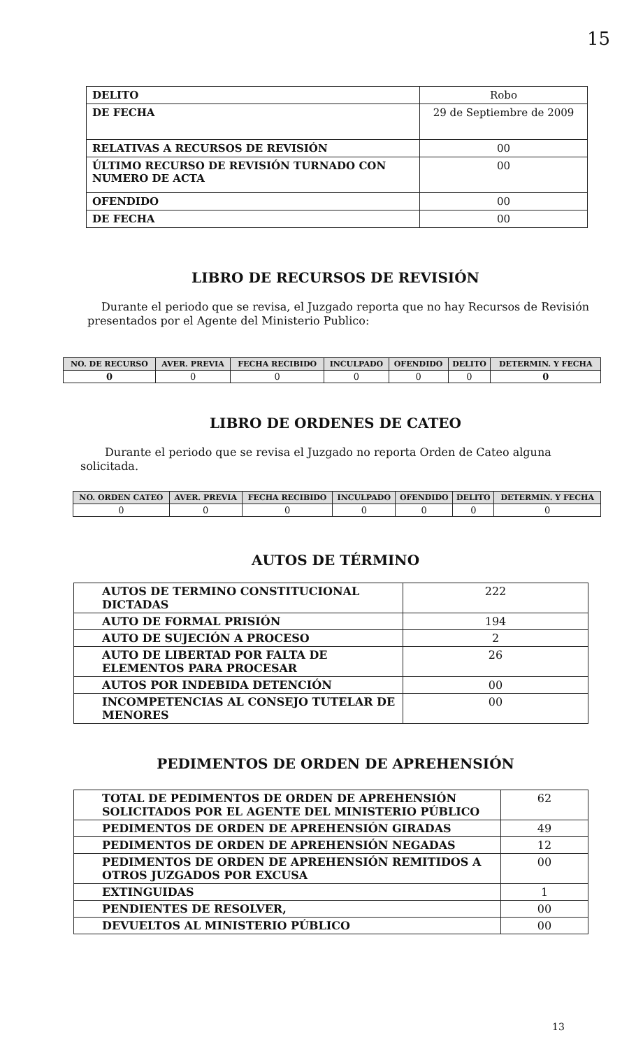15
| DELITO | Robo |
| DE FECHA | 29 de Septiembre de 2009 |
| RELATIVAS A RECURSOS DE REVISIÓN | 00 |
| ÚLTIMO RECURSO DE REVISIÓN TURNADO CON NUMERO DE ACTA | 00 |
| OFENDIDO | 00 |
| DE FECHA | 00 |
LIBRO DE RECURSOS DE REVISIÓN
Durante el periodo que se revisa, el Juzgado reporta que no hay Recursos de Revisión presentados por el Agente del Ministerio Publico:
| NO. DE RECURSO | AVER. PREVIA | FECHA RECIBIDO | INCULPADO | OFENDIDO | DELITO | DETERMIN. Y FECHA |
| --- | --- | --- | --- | --- | --- | --- |
| 0 | 0 | 0 | 0 | 0 | 0 | 0 |
LIBRO DE ORDENES DE CATEO
Durante el periodo que se revisa el Juzgado no reporta Orden de Cateo alguna solicitada.
| NO. ORDEN CATEO | AVER. PREVIA | FECHA RECIBIDO | INCULPADO | OFENDIDO | DELITO | DETERMIN. Y FECHA |
| --- | --- | --- | --- | --- | --- | --- |
| 0 | 0 | 0 | 0 | 0 | 0 | 0 |
AUTOS DE TÉRMINO
| AUTOS DE TERMINO CONSTITUCIONAL DICTADAS | 222 |
| AUTO DE FORMAL PRISIÓN | 194 |
| AUTO DE SUJECIÓN A PROCESO | 2 |
| AUTO DE LIBERTAD POR FALTA DE ELEMENTOS PARA PROCESAR | 26 |
| AUTOS POR INDEBIDA DETENCIÓN | 00 |
| INCOMPETENCIAS AL CONSEJO TUTELAR DE MENORES | 00 |
PEDIMENTOS DE ORDEN DE APREHENSIÓN
| TOTAL DE PEDIMENTOS DE ORDEN DE APREHENSIÓN SOLICITADOS POR EL AGENTE DEL MINISTERIO PÚBLICO | 62 |
| PEDIMENTOS DE ORDEN DE APREHENSIÓN GIRADAS | 49 |
| PEDIMENTOS DE ORDEN DE APREHENSIÓN NEGADAS | 12 |
| PEDIMENTOS DE ORDEN DE APREHENSIÓN REMITIDOS A OTROS JUZGADOS POR EXCUSA | 00 |
| EXTINGUIDAS | 1 |
| PENDIENTES DE RESOLVER, | 00 |
| DEVUELTOS AL MINISTERIO PÚBLICO | 00 |
13